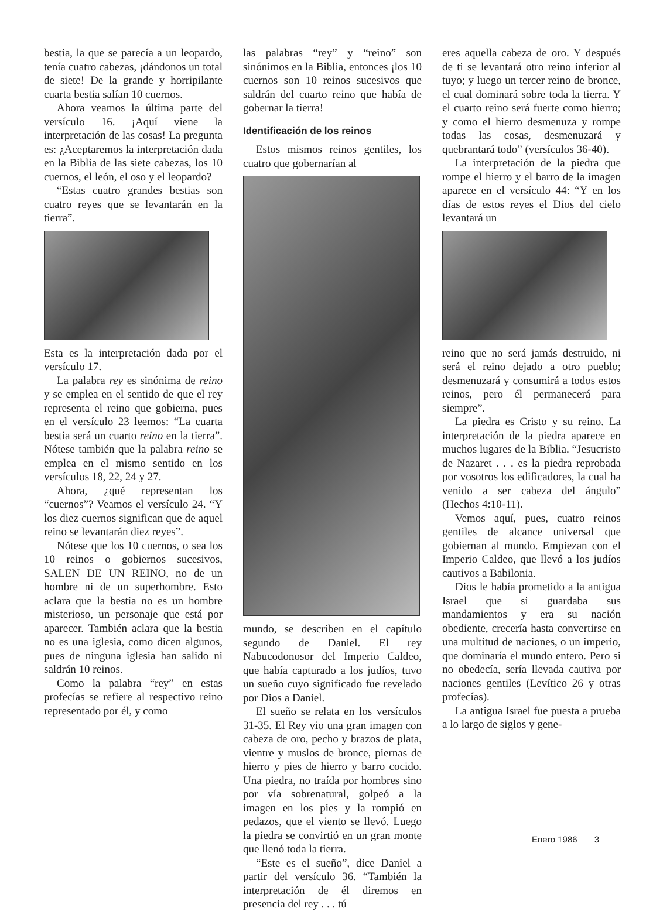bestia, la que se parecía a un leopardo, tenía cuatro cabezas, ¡dándonos un total de siete! De la grande y horripilante cuarta bestia salían 10 cuernos.
Ahora veamos la última parte del versículo 16. ¡Aquí viene la interpretación de las cosas! La pregunta es: ¿Aceptaremos la interpretación dada en la Biblia de las siete cabezas, los 10 cuernos, el león, el oso y el leopardo?
“Estas cuatro grandes bestias son cuatro reyes que se levantarán en la tierra”.
Esta es la interpretación dada por el versículo 17.
La palabra rey es sinónima de reino y se emplea en el sentido de que el rey representa el reino que gobierna, pues en el versículo 23 leemos: “La cuarta bestia será un cuarto reino en la tierra”. Nótese también que la palabra reino se emplea en el mismo sentido en los versículos 18, 22, 24 y 27.
Ahora, ¿qué representan los “cuernos”? Veamos el versículo 24. “Y los diez cuernos significan que de aquel reino se levantarán diez reyes”.
Nótese que los 10 cuernos, o sea los 10 reinos o gobiernos sucesivos, SALEN DE UN REINO, no de un hombre ni de un superhombre. Esto aclara que la bestia no es un hombre misterioso, un personaje que está por aparecer. También aclara que la bestia no es una iglesia, como dicen algunos, pues de ninguna iglesia han salido ni saldrán 10 reinos.
Como la palabra “rey” en estas profecías se refiere al respectivo reino representado por él, y como
las palabras “rey” y “reino” son sinónimos en la Biblia, entonces ¡los 10 cuernos son 10 reinos sucesivos que saldrán del cuarto reino que había de gobernar la tierra!
Identificación de los reinos
Estos mismos reinos gentiles, los cuatro que gobernarían al
mundo, se describen en el capítulo segundo de Daniel. El rey Nabucodonosor del Imperio Caldeo, que había capturado a los judíos, tuvo un sueño cuyo significado fue revelado por Dios a Daniel.
El sueño se relata en los versículos 31-35. El Rey vio una gran imagen con cabeza de oro, pecho y brazos de plata, vientre y muslos de bronce, piernas de hierro y pies de hierro y barro cocido. Una piedra, no traída por hombres sino por vía sobrenatural, golpeó a la imagen en los pies y la rompió en pedazos, que el viento se llevó. Luego la piedra se convirtió en un gran monte que llenó toda la tierra.
“Este es el sueño”, dice Daniel a partir del versículo 36. “También la interpretación de él diremos en presencia del rey . . . tú
eres aquella cabeza de oro. Y después de ti se levantará otro reino inferior al tuyo; y luego un tercer reino de bronce, el cual dominará sobre toda la tierra. Y el cuarto reino será fuerte como hierro; y como el hierro desmenuza y rompe todas las cosas, desmenuzará y quebrantará todo” (versículos 36-40).
La interpretación de la piedra que rompe el hierro y el barro de la imagen aparece en el versículo 44: “Y en los días de estos reyes el Dios del cielo levantará un
reino que no será jamás destruido, ni será el reino dejado a otro pueblo; desmenuzará y consumirá a todos estos reinos, pero él permanecerá para siempre”.
La piedra es Cristo y su reino. La interpretación de la piedra aparece en muchos lugares de la Biblia. “Jesucristo de Nazaret . . . es la piedra reprobada por vosotros los edificadores, la cual ha venido a ser cabeza del ángulo” (Hechos 4:10-11).
Vemos aquí, pues, cuatro reinos gentiles de alcance universal que gobiernan al mundo. Empiezan con el Imperio Caldeo, que llevó a los judíos cautivos a Babilonia.
Dios le había prometido a la antigua Israel que si guardaba sus mandamientos y era su nación obediente, crecería hasta convertirse en una multitud de naciones, o un imperio, que dominaría el mundo entero. Pero si no obedecía, sería llevada cautiva por naciones gentiles (Levítico 26 y otras profecías).
La antigua Israel fue puesta a prueba a lo largo de siglos y gene-
Enero 1986 3